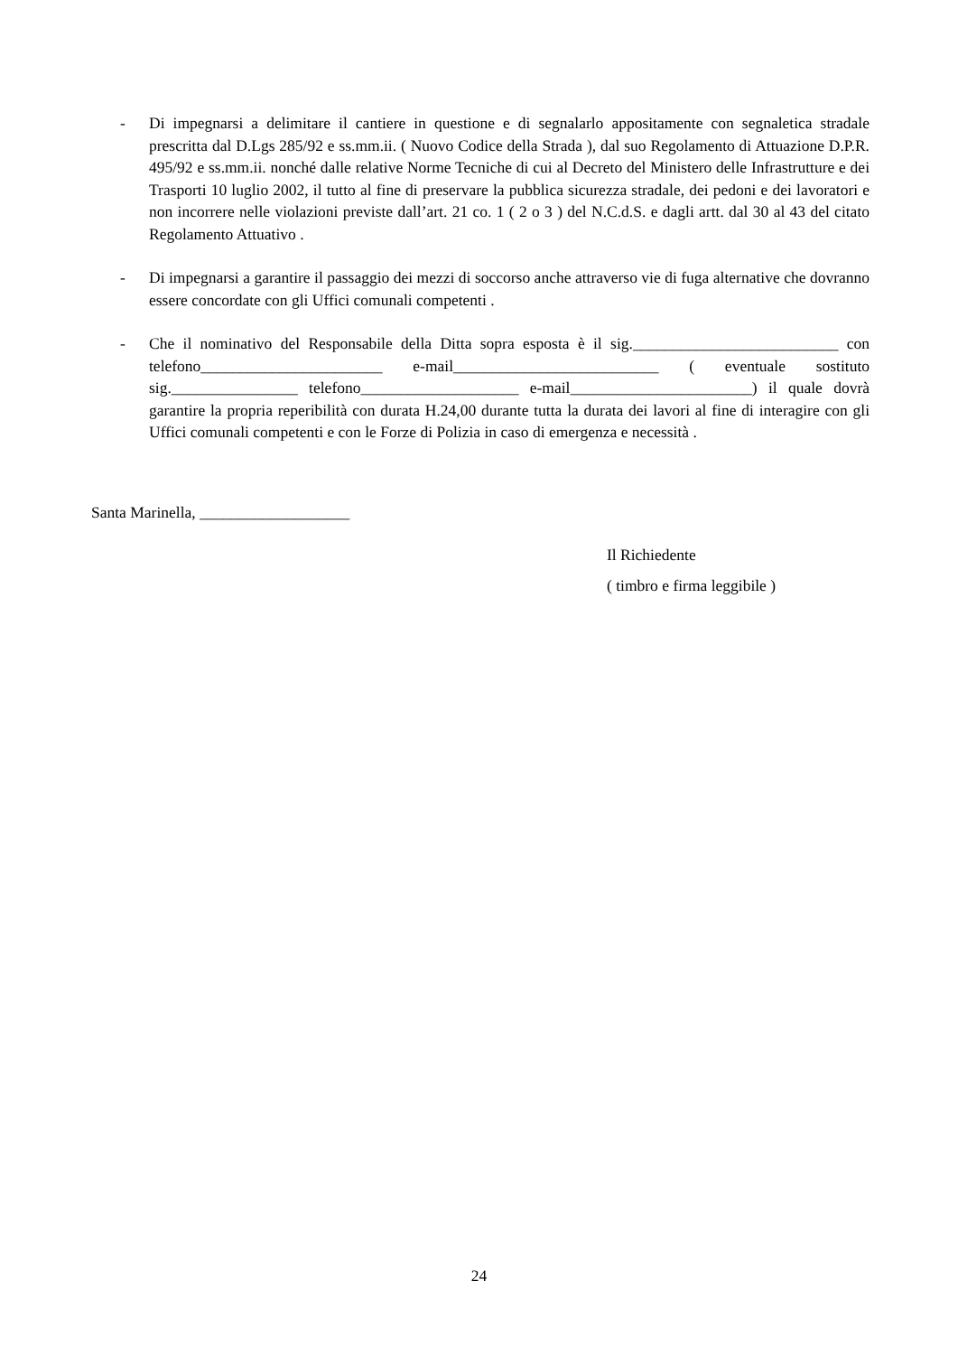- Di impegnarsi a delimitare il cantiere in questione e di segnalarlo appositamente con segnaletica stradale prescritta dal D.Lgs 285/92 e ss.mm.ii. ( Nuovo Codice della Strada ), dal suo Regolamento di Attuazione D.P.R. 495/92 e ss.mm.ii. nonché dalle relative Norme Tecniche di cui al Decreto del Ministero delle Infrastrutture e dei Trasporti 10 luglio 2002, il tutto al fine di preservare la pubblica sicurezza stradale, dei pedoni e dei lavoratori e non incorrere nelle violazioni previste dall’art. 21 co. 1 ( 2 o 3 ) del N.C.d.S. e dagli artt. dal 30 al 43 del citato Regolamento Attuativo .
- Di impegnarsi a garantire il passaggio dei mezzi di soccorso anche attraverso vie di fuga alternative che dovranno essere concordate con gli Uffici comunali competenti .
- Che il nominativo del Responsabile della Ditta sopra esposta è il sig.__________________________ con telefono_______________________ e-mail__________________________ ( eventuale sostituto sig.________________ telefono____________________ e-mail_______________________) il quale dovrà garantire la propria reperibilità con durata H.24,00 durante tutta la durata dei lavori al fine di interagire con gli Uffici comunali competenti e con le Forze di Polizia in caso di emergenza e necessità .
Santa Marinella, ___________________
Il Richiedente
( timbro e firma leggibile )
24